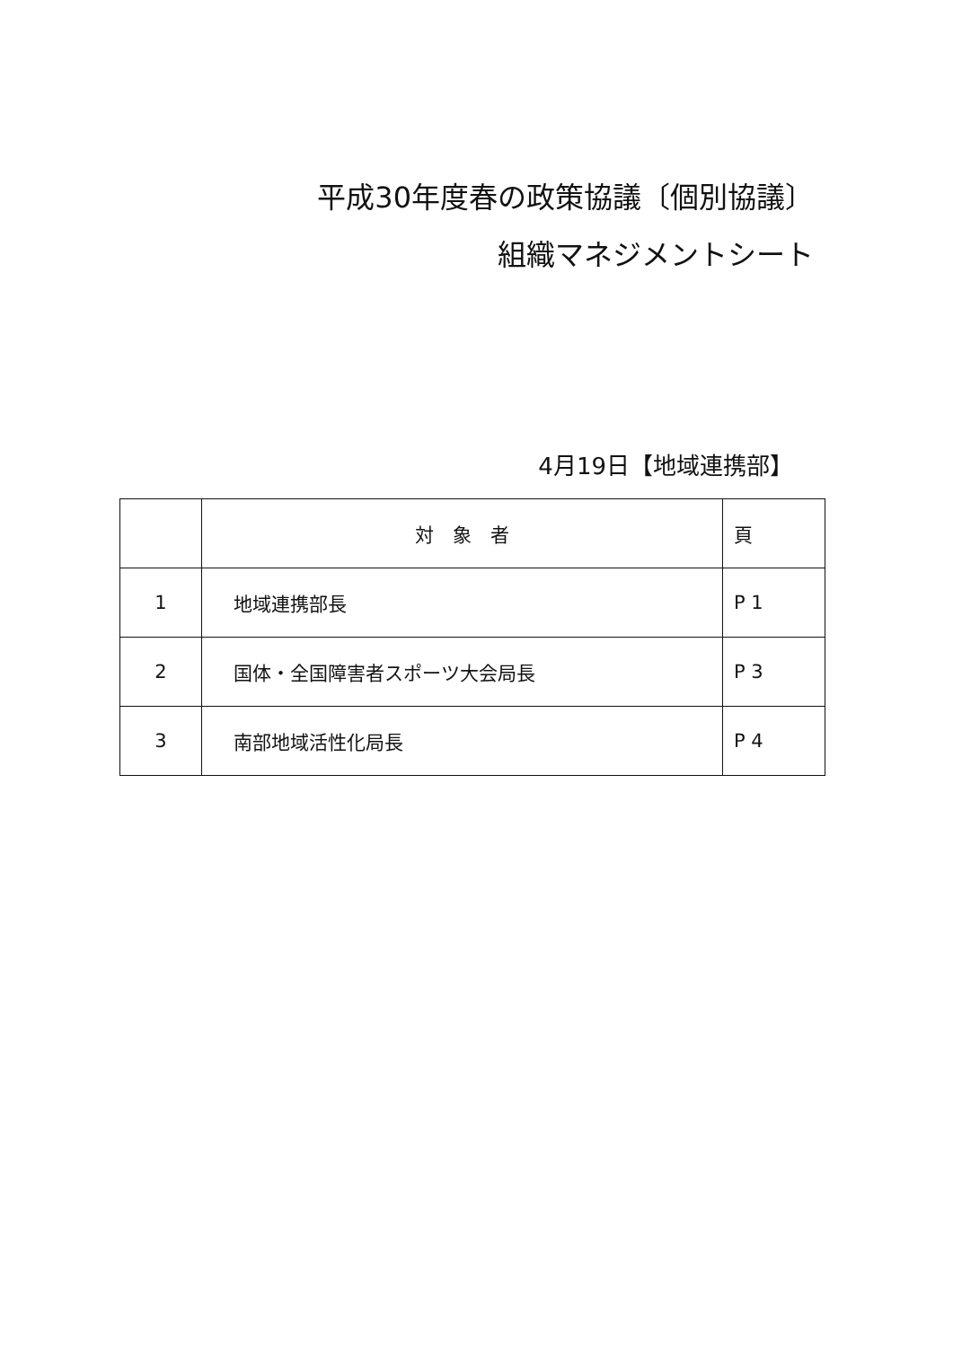平成30年度春の政策協議〔個別協議〕
組織マネジメントシート
4月19日【地域連携部】
| | 対 象 者 | 頁 |
| --- | --- | --- |
| 1 | 地域連携部長 | P 1 |
| 2 | 国体・全国障害者スポーツ大会局長 | P 3 |
| 3 | 南部地域活性化局長 | P 4 |